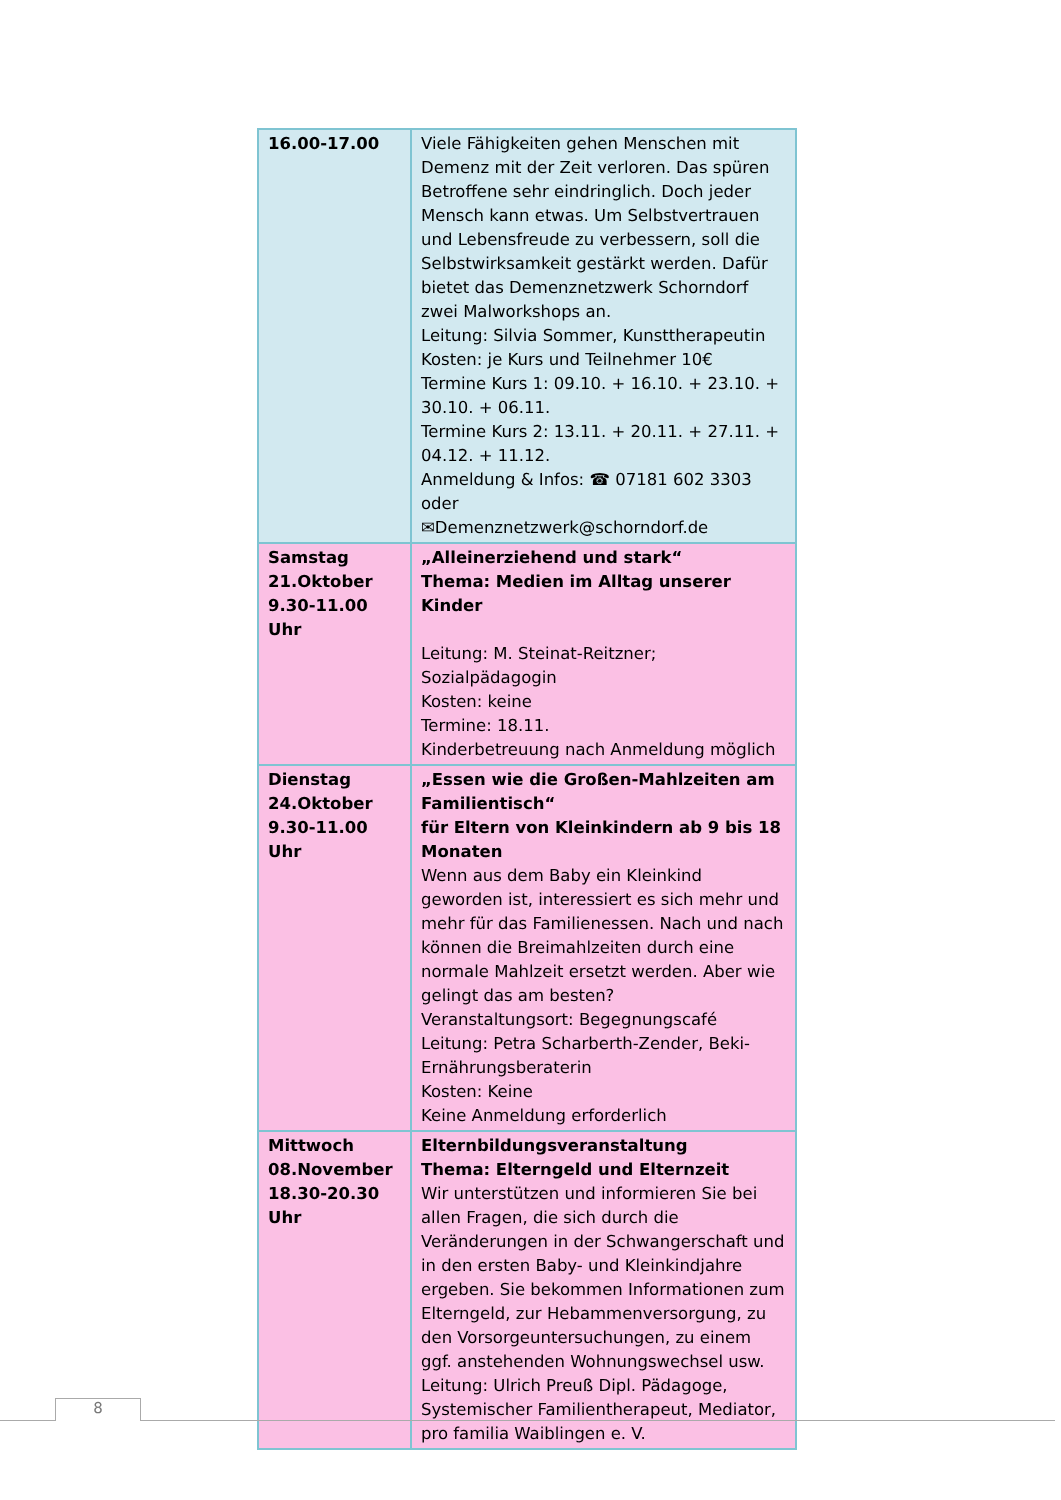| 16.00-17.00 | Viele Fähigkeiten gehen Menschen mit Demenz mit der Zeit verloren. Das spüren Betroffene sehr eindringlich. Doch jeder Mensch kann etwas. Um Selbstvertrauen und Lebensfreude zu verbessern, soll die Selbstwirksamkeit gestärkt werden. Dafür bietet das Demenznetzwerk Schorndorf zwei Malworkshops an. Leitung: Silvia Sommer, Kunsttherapeutin Kosten: je Kurs und Teilnehmer 10€ Termine Kurs 1: 09.10. + 16.10. + 23.10. + 30.10. + 06.11. Termine Kurs 2: 13.11. + 20.11. + 27.11. + 04.12. + 11.12. Anmeldung & Infos: ☎ 07181 602 3303 oder ✉Demenznetzwerk@schorndorf.de |
| Samstag 21.Oktober 9.30-11.00 Uhr | „Alleinerziehend und stark“ Thema: Medien im Alltag unserer Kinder Leitung: M. Steinat-Reitzner; Sozialpädagogin Kosten: keine Termine: 18.11. Kinderbetreuung nach Anmeldung möglich |
| Dienstag 24.Oktober 9.30-11.00 Uhr | „Essen wie die Großen-Mahlzeiten am Familientisch“ für Eltern von Kleinkindern ab 9 bis 18 Monaten Wenn aus dem Baby ein Kleinkind geworden ist, interessiert es sich mehr und mehr für das Familienessen. Nach und nach können die Breimahlzeiten durch eine normale Mahlzeit ersetzt werden. Aber wie gelingt das am besten? Veranstaltungsort: Begegnungscafé Leitung: Petra Scharberth-Zender, Beki-Ernährungsberaterin Kosten: Keine Keine Anmeldung erforderlich |
| Mittwoch 08.November 18.30-20.30 Uhr | Elternbildungsveranstaltung Thema: Elterngeld und Elternzeit Wir unterstützen und informieren Sie bei allen Fragen, die sich durch die Veränderungen in der Schwangerschaft und in den ersten Baby- und Kleinkindjahre ergeben. Sie bekommen Informationen zum Elterngeld, zur Hebammenversorgung, zu den Vorsorgeuntersuchungen, zu einem ggf. anstehenden Wohnungswechsel usw. Leitung: Ulrich Preuß Dipl. Pädagoge, Systemischer Familientherapeut, Mediator, pro familia Waiblingen e. V. |
8